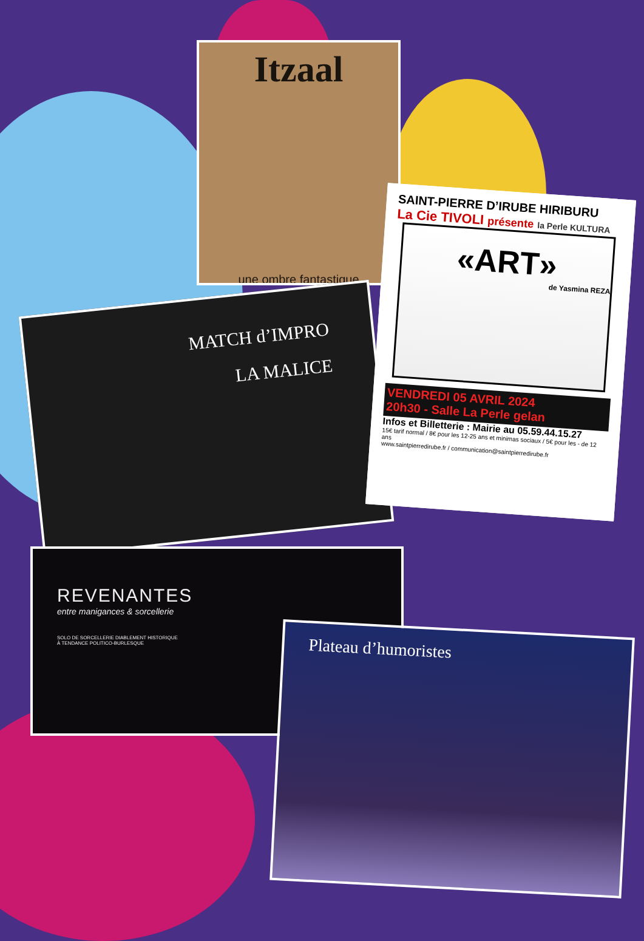Itzaal
une ombre fantastique
MATCH d’IMPRO
LA MALICE
SAINT-PIERRE D’IRUBE HIRIBURU
La Cie TIVOLI présente la Perle KULTURA
«ART»
de Yasmina REZA
VENDREDI 05 AVRIL 2024
20h30 - Salle La Perle gelan
Infos et Billetterie : Mairie au 05.59.44.15.27
15€ tarif normal / 8€ pour les 12-25 ans et minimas sociaux / 5€ pour les - de 12 ans
www.saintpierredirube.fr / communication@saintpierredirube.fr
REVENANTES
entre manigances & sorcellerie
SOLO DE SORCELLERIE DIABLEMENT HISTORIQUE
À TENDANCE POLITICO-BURLESQUE
Plateau d’humoristes